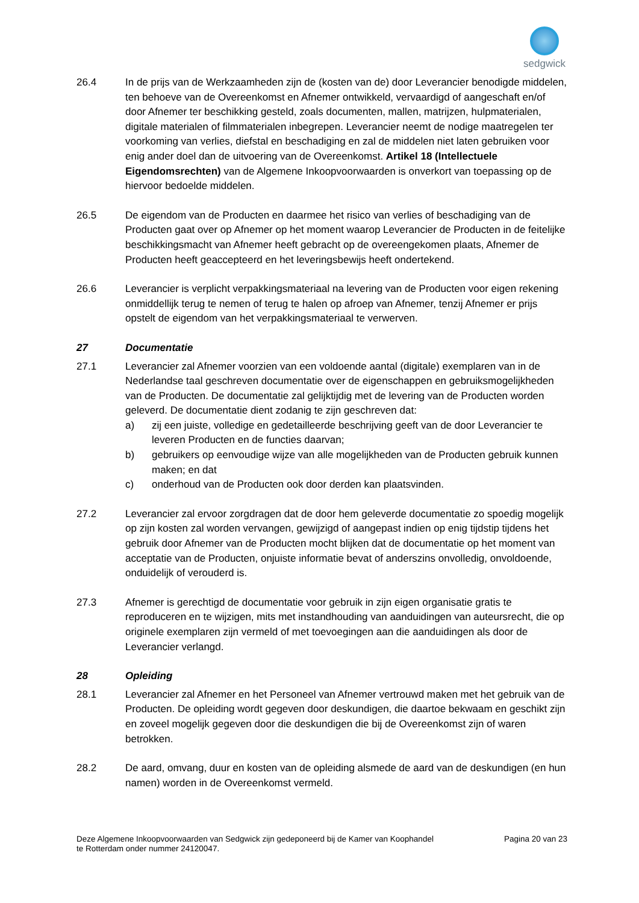sedgwick
26.4 In de prijs van de Werkzaamheden zijn de (kosten van de) door Leverancier benodigde middelen, ten behoeve van de Overeenkomst en Afnemer ontwikkeld, vervaardigd of aangeschaft en/of door Afnemer ter beschikking gesteld, zoals documenten, mallen, matrijzen, hulpmaterialen, digitale materialen of filmmaterialen inbegrepen. Leverancier neemt de nodige maatregelen ter voorkoming van verlies, diefstal en beschadiging en zal de middelen niet laten gebruiken voor enig ander doel dan de uitvoering van de Overeenkomst. Artikel 18 (Intellectuele Eigendomsrechten) van de Algemene Inkoopvoorwaarden is onverkort van toepassing op de hiervoor bedoelde middelen.
26.5 De eigendom van de Producten en daarmee het risico van verlies of beschadiging van de Producten gaat over op Afnemer op het moment waarop Leverancier de Producten in de feitelijke beschikkingsmacht van Afnemer heeft gebracht op de overeengekomen plaats, Afnemer de Producten heeft geaccepteerd en het leveringsbewijs heeft ondertekend.
26.6 Leverancier is verplicht verpakkingsmateriaal na levering van de Producten voor eigen rekening onmiddellijk terug te nemen of terug te halen op afroep van Afnemer, tenzij Afnemer er prijs opstelt de eigendom van het verpakkingsmateriaal te verwerven.
27 Documentatie
27.1 Leverancier zal Afnemer voorzien van een voldoende aantal (digitale) exemplaren van in de Nederlandse taal geschreven documentatie over de eigenschappen en gebruiksmogelijkheden van de Producten. De documentatie zal gelijktijdig met de levering van de Producten worden geleverd. De documentatie dient zodanig te zijn geschreven dat:
a) zij een juiste, volledige en gedetailleerde beschrijving geeft van de door Leverancier te leveren Producten en de functies daarvan;
b) gebruikers op eenvoudige wijze van alle mogelijkheden van de Producten gebruik kunnen maken; en dat
c) onderhoud van de Producten ook door derden kan plaatsvinden.
27.2 Leverancier zal ervoor zorgdragen dat de door hem geleverde documentatie zo spoedig mogelijk op zijn kosten zal worden vervangen, gewijzigd of aangepast indien op enig tijdstip tijdens het gebruik door Afnemer van de Producten mocht blijken dat de documentatie op het moment van acceptatie van de Producten, onjuiste informatie bevat of anderszins onvolledig, onvoldoende, onduidelijk of verouderd is.
27.3 Afnemer is gerechtigd de documentatie voor gebruik in zijn eigen organisatie gratis te reproduceren en te wijzigen, mits met instandhouding van aanduidingen van auteursrecht, die op originele exemplaren zijn vermeld of met toevoegingen aan die aanduidingen als door de Leverancier verlangd.
28 Opleiding
28.1 Leverancier zal Afnemer en het Personeel van Afnemer vertrouwd maken met het gebruik van de Producten. De opleiding wordt gegeven door deskundigen, die daartoe bekwaam en geschikt zijn en zoveel mogelijk gegeven door die deskundigen die bij de Overeenkomst zijn of waren betrokken.
28.2 De aard, omvang, duur en kosten van de opleiding alsmede de aard van de deskundigen (en hun namen) worden in de Overeenkomst vermeld.
Deze Algemene Inkoopvoorwaarden van Sedgwick zijn gedeponeerd bij de Kamer van Koophandel
te Rotterdam onder nummer 24120047.
Pagina 20 van 23